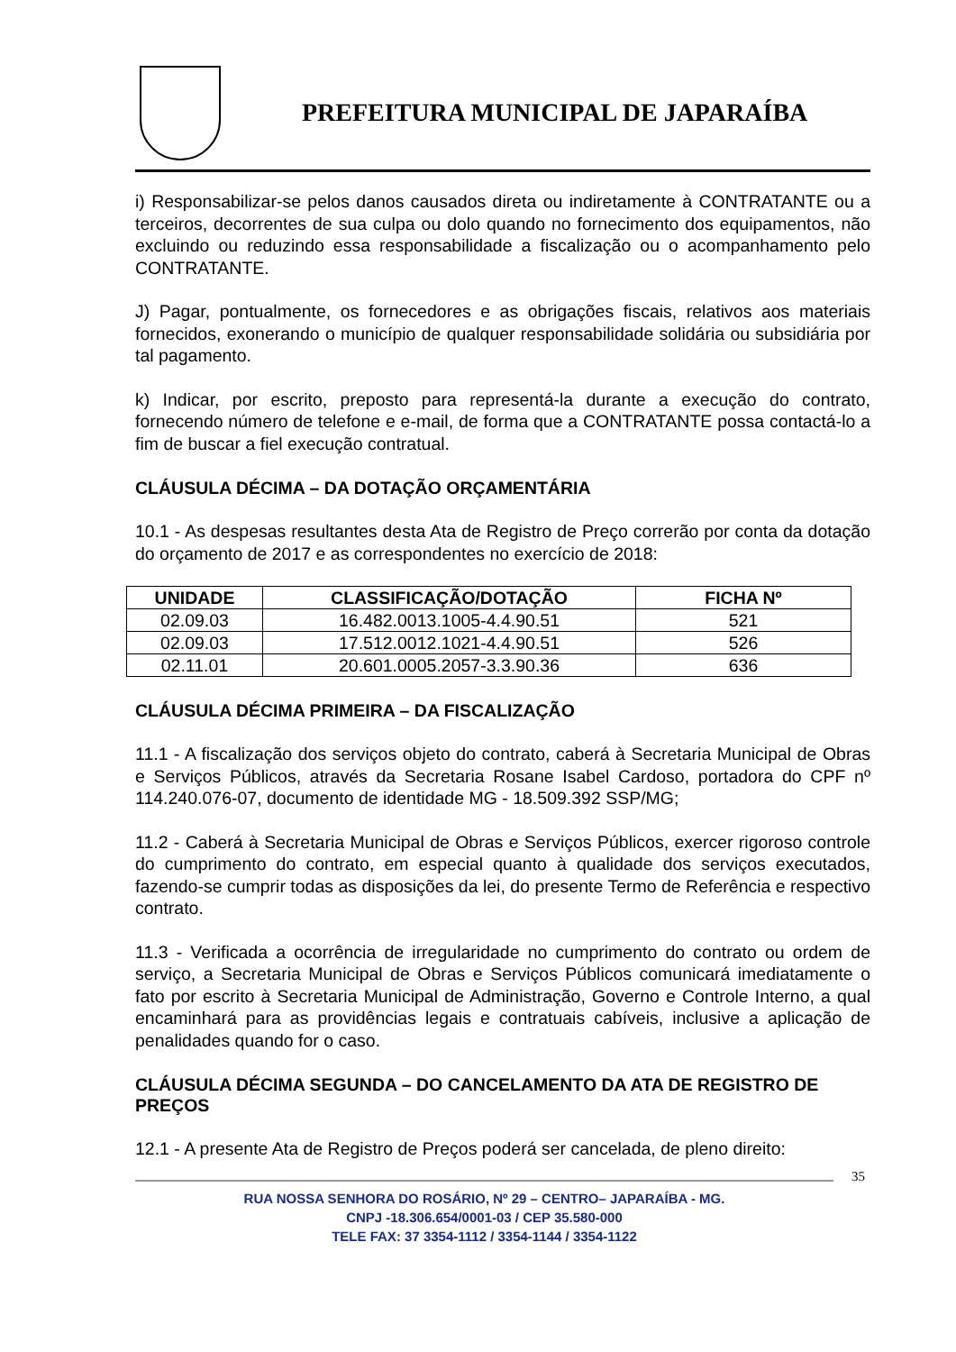PREFEITURA MUNICIPAL DE JAPARAÍBA
i) Responsabilizar-se pelos danos causados direta ou indiretamente à CONTRATANTE ou a terceiros, decorrentes de sua culpa ou dolo quando no fornecimento dos equipamentos, não excluindo ou reduzindo essa responsabilidade a fiscalização ou o acompanhamento pelo CONTRATANTE.
J) Pagar, pontualmente, os fornecedores e as obrigações fiscais, relativos aos materiais fornecidos, exonerando o município de qualquer responsabilidade solidária ou subsidiária por tal pagamento.
k) Indicar, por escrito, preposto para representá-la durante a execução do contrato, fornecendo número de telefone e e-mail, de forma que a CONTRATANTE possa contactá-lo a fim de buscar a fiel execução contratual.
CLÁUSULA DÉCIMA – DA DOTAÇÃO ORÇAMENTÁRIA
10.1 - As despesas resultantes desta Ata de Registro de Preço correrão por conta da dotação do orçamento de 2017 e as correspondentes no exercício de 2018:
| UNIDADE | CLASSIFICAÇÃO/DOTAÇÃO | FICHA Nº |
| --- | --- | --- |
| 02.09.03 | 16.482.0013.1005-4.4.90.51 | 521 |
| 02.09.03 | 17.512.0012.1021-4.4.90.51 | 526 |
| 02.11.01 | 20.601.0005.2057-3.3.90.36 | 636 |
CLÁUSULA DÉCIMA PRIMEIRA – DA FISCALIZAÇÃO
11.1 - A fiscalização dos serviços objeto do contrato, caberá à Secretaria Municipal de Obras e Serviços Públicos, através da Secretaria Rosane Isabel Cardoso, portadora do CPF nº 114.240.076-07, documento de identidade MG - 18.509.392 SSP/MG;
11.2 - Caberá à Secretaria Municipal de Obras e Serviços Públicos, exercer rigoroso controle do cumprimento do contrato, em especial quanto à qualidade dos serviços executados, fazendo-se cumprir todas as disposições da lei, do presente Termo de Referência e respectivo contrato.
11.3 - Verificada a ocorrência de irregularidade no cumprimento do contrato ou ordem de serviço, a Secretaria Municipal de Obras e Serviços Públicos comunicará imediatamente o fato por escrito à Secretaria Municipal de Administração, Governo e Controle Interno, a qual encaminhará para as providências legais e contratuais cabíveis, inclusive a aplicação de penalidades quando for o caso.
CLÁUSULA DÉCIMA SEGUNDA – DO CANCELAMENTO DA ATA DE REGISTRO DE PREÇOS
12.1 - A presente Ata de Registro de Preços poderá ser cancelada, de pleno direito:
35
RUA NOSSA SENHORA DO ROSÁRIO, Nº 29 – CENTRO– JAPARAÍBA - MG.
CNPJ -18.306.654/0001-03 / CEP 35.580-000
TELE FAX: 37 3354-1112 / 3354-1144 / 3354-1122